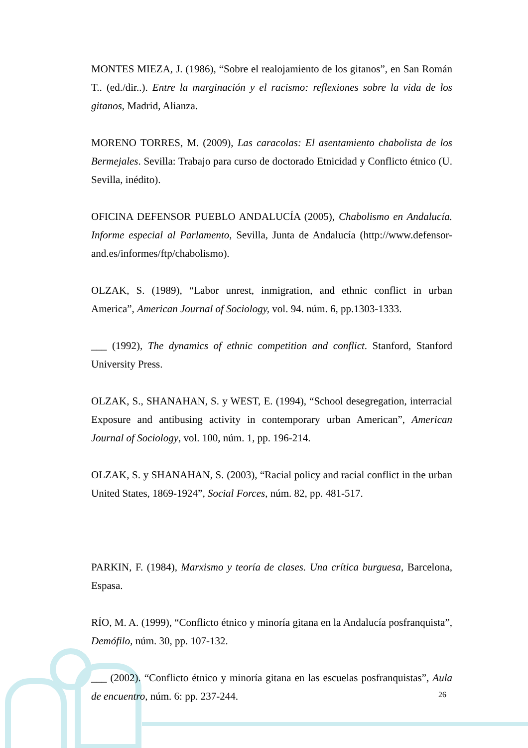MONTES MIEZA, J. (1986), “Sobre el realojamiento de los gitanos”, en San Román T.. (ed./dir..). Entre la marginación y el racismo: reflexiones sobre la vida de los gitanos, Madrid, Alianza.
MORENO TORRES, M. (2009), Las caracolas: El asentamiento chabolista de los Bermejales. Sevilla: Trabajo para curso de doctorado Etnicidad y Conflicto étnico (U. Sevilla, inédito).
OFICINA DEFENSOR PUEBLO ANDALUCÍA (2005), Chabolismo en Andalucía. Informe especial al Parlamento, Sevilla, Junta de Andalucía (http://www.defensor-and.es/informes/ftp/chabolismo).
OLZAK, S. (1989), “Labor unrest, inmigration, and ethnic conflict in urban America”, American Journal of Sociology, vol. 94. núm. 6, pp.1303-1333.
___ (1992), The dynamics of ethnic competition and conflict. Stanford, Stanford University Press.
OLZAK, S., SHANAHAN, S. y WEST, E. (1994), “School desegregation, interracial Exposure and antibusing activity in contemporary urban American”, American Journal of Sociology, vol. 100, núm. 1, pp. 196-214.
OLZAK, S. y SHANAHAN, S. (2003), “Racial policy and racial conflict in the urban United States, 1869-1924”, Social Forces, núm. 82, pp. 481-517.
PARKIN, F. (1984), Marxismo y teoría de clases. Una crítica burguesa, Barcelona, Espasa.
RÍO, M. A. (1999), “Conflicto étnico y minoría gitana en la Andalucía posfranquista”, Demófilo, núm. 30, pp. 107-132.
___ (2002). “Conflicto étnico y minoría gitana en las escuelas posfranquistas”, Aula de encuentro, núm. 6: pp. 237-244.
26